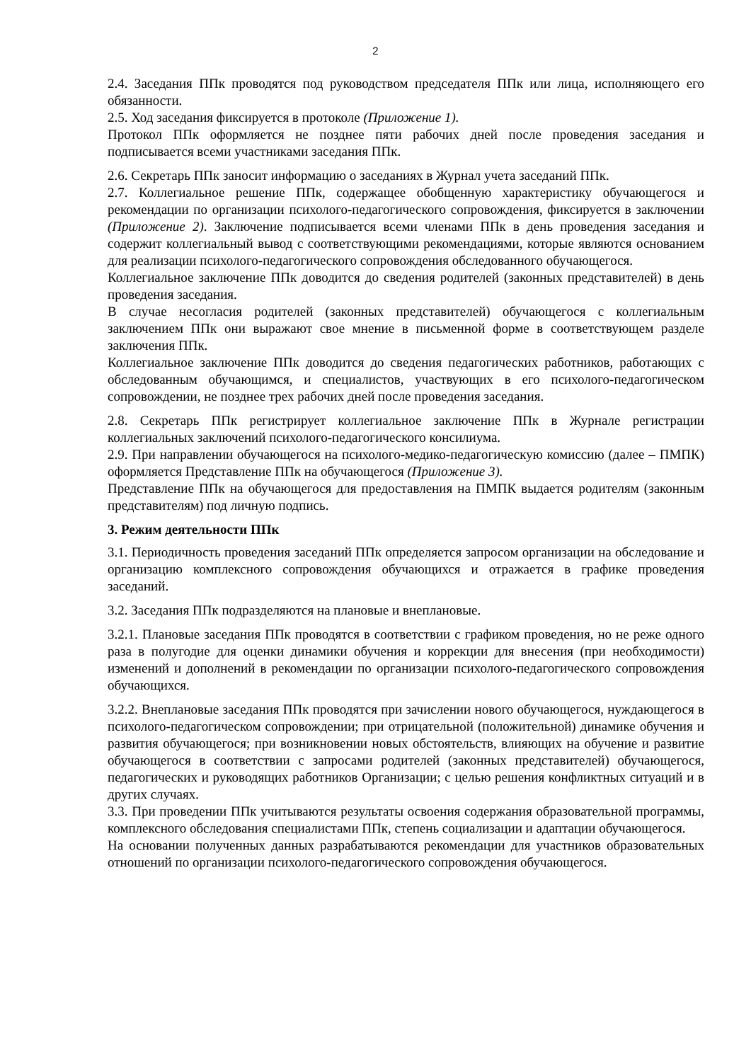2
2.4. Заседания ППк проводятся под руководством председателя ППк или лица, исполняющего его обязанности.
2.5. Ход заседания фиксируется в протоколе (Приложение 1).
Протокол ППк оформляется не позднее пяти рабочих дней после проведения заседания и подписывается всеми участниками заседания ППк.
2.6. Секретарь ППк заносит информацию о заседаниях в Журнал учета заседаний ППк.
2.7. Коллегиальное решение ППк, содержащее обобщенную характеристику обучающегося и рекомендации по организации психолого-педагогического сопровождения, фиксируется в заключении (Приложение 2). Заключение подписывается всеми членами ППк в день проведения заседания и содержит коллегиальный вывод с соответствующими рекомендациями, которые являются основанием для реализации психолого-педагогического сопровождения обследованного обучающегося.
Коллегиальное заключение ППк доводится до сведения родителей (законных представителей) в день проведения заседания.
В случае несогласия родителей (законных представителей) обучающегося с коллегиальным заключением ППк они выражают свое мнение в письменной форме в соответствующем разделе заключения ППк.
Коллегиальное заключение ППк доводится до сведения педагогических работников, работающих с обследованным обучающимся, и специалистов, участвующих в его психолого-педагогическом сопровождении, не позднее трех рабочих дней после проведения заседания.
2.8. Секретарь ППк регистрирует коллегиальное заключение ППк в Журнале регистрации коллегиальных заключений психолого-педагогического консилиума.
2.9. При направлении обучающегося на психолого-медико-педагогическую комиссию (далее – ПМПК) оформляется Представление ППк на обучающегося (Приложение 3).
Представление ППк на обучающегося для предоставления на ПМПК выдается родителям (законным представителям) под личную подпись.
3. Режим деятельности ППк
3.1. Периодичность проведения заседаний ППк определяется запросом организации на обследование и организацию комплексного сопровождения обучающихся и отражается в графике проведения заседаний.
3.2. Заседания ППк подразделяются на плановые и внеплановые.
3.2.1. Плановые заседания ППк проводятся в соответствии с графиком проведения, но не реже одного раза в полугодие для оценки динамики обучения и коррекции для внесения (при необходимости) изменений и дополнений в рекомендации по организации психолого-педагогического сопровождения обучающихся.
3.2.2. Внеплановые заседания ППк проводятся при зачислении нового обучающегося, нуждающегося в психолого-педагогическом сопровождении; при отрицательной (положительной) динамике обучения и развития обучающегося; при возникновении новых обстоятельств, влияющих на обучение и развитие обучающегося в соответствии с запросами родителей (законных представителей) обучающегося, педагогических и руководящих работников Организации; с целью решения конфликтных ситуаций и в других случаях.
3.3. При проведении ППк учитываются результаты освоения содержания образовательной программы, комплексного обследования специалистами ППк, степень социализации и адаптации обучающегося.
На основании полученных данных разрабатываются рекомендации для участников образовательных отношений по организации психолого-педагогического сопровождения обучающегося.